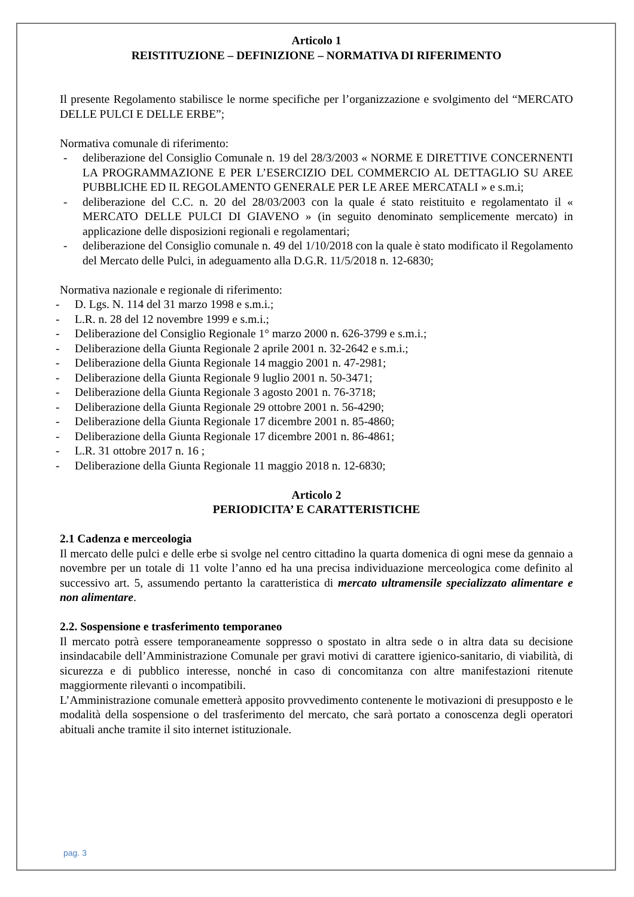Articolo 1
REISTITUZIONE – DEFINIZIONE – NORMATIVA DI RIFERIMENTO
Il presente Regolamento stabilisce le norme specifiche per l’organizzazione e svolgimento del “MERCATO DELLE PULCI E DELLE ERBE”;
Normativa comunale di riferimento:
- deliberazione del Consiglio Comunale n. 19 del 28/3/2003 « NORME E DIRETTIVE CONCERNENTI LA PROGRAMMAZIONE E PER L’ESERCIZIO DEL COMMERCIO AL DETTAGLIO SU AREE PUBBLICHE ED IL REGOLAMENTO GENERALE PER LE AREE MERCATALI » e s.m.i;
- deliberazione del C.C. n. 20 del 28/03/2003 con la quale é stato reistituito e regolamentato il « MERCATO DELLE PULCI DI GIAVENO » (in seguito denominato semplicemente mercato) in applicazione delle disposizioni regionali e regolamentari;
- deliberazione del Consiglio comunale n. 49 del 1/10/2018 con la quale è stato modificato il Regolamento del Mercato delle Pulci, in adeguamento alla D.G.R. 11/5/2018 n. 12-6830;
Normativa nazionale e regionale di riferimento:
- D. Lgs. N. 114 del 31 marzo 1998 e s.m.i.;
- L.R. n. 28 del 12 novembre 1999 e s.m.i.;
- Deliberazione del Consiglio Regionale 1° marzo 2000 n. 626-3799 e s.m.i.;
- Deliberazione della Giunta Regionale 2 aprile 2001 n. 32-2642 e s.m.i.;
- Deliberazione della Giunta Regionale 14 maggio 2001 n. 47-2981;
- Deliberazione della Giunta Regionale 9 luglio 2001 n. 50-3471;
- Deliberazione della Giunta Regionale 3 agosto 2001 n. 76-3718;
- Deliberazione della Giunta Regionale 29 ottobre 2001 n. 56-4290;
- Deliberazione della Giunta Regionale 17 dicembre 2001 n. 85-4860;
- Deliberazione della Giunta Regionale 17 dicembre 2001 n. 86-4861;
- L.R. 31 ottobre 2017 n. 16 ;
- Deliberazione della Giunta Regionale 11 maggio 2018 n. 12-6830;
Articolo 2
PERIODICITA’ E CARATTERISTICHE
2.1 Cadenza e merceologia
Il mercato delle pulci e delle erbe si svolge nel centro cittadino la quarta domenica di ogni mese da gennaio a novembre per un totale di 11 volte l’anno ed ha una precisa individuazione merceologica come definito al successivo art. 5, assumendo pertanto la caratteristica di mercato ultramensile specializzato alimentare e non alimentare.
2.2. Sospensione e trasferimento temporaneo
Il mercato potrà essere temporaneamente soppresso o spostato in altra sede o in altra data su decisione insindacabile dell’Amministrazione Comunale per gravi motivi di carattere igienico-sanitario, di viabilità, di sicurezza e di pubblico interesse, nonché in caso di concomitanza con altre manifestazioni ritenute maggiormente rilevanti o incompatibili.
L’Amministrazione comunale emetterà apposito provvedimento contenente le motivazioni di presupposto e le modalità della sospensione o del trasferimento del mercato, che sarà portato a conoscenza degli operatori abituali anche tramite il sito internet istituzionale.
pag. 3